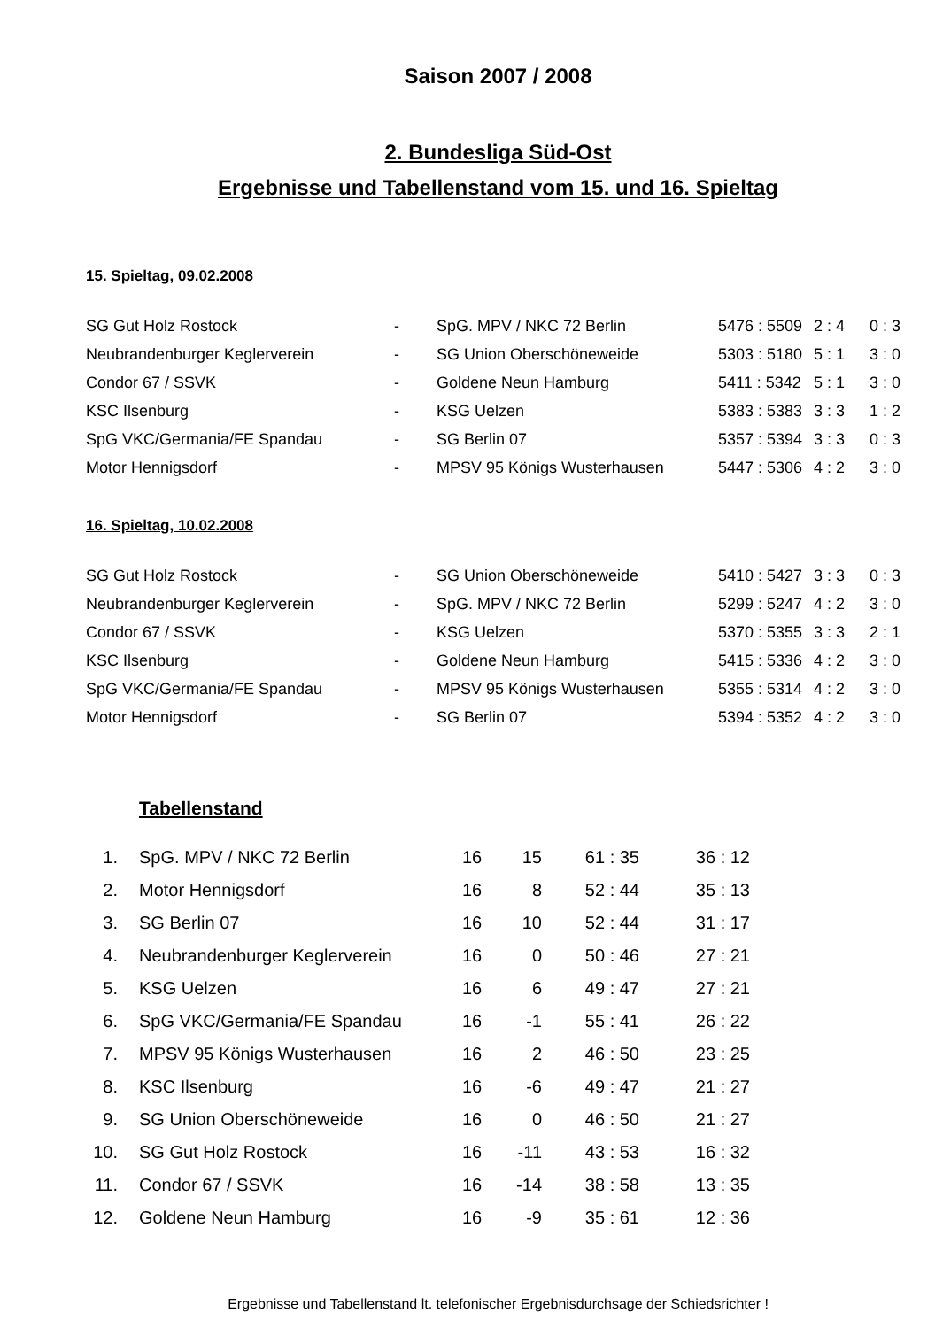Saison 2007 / 2008
2. Bundesliga Süd-Ost
Ergebnisse und Tabellenstand vom 15. und 16. Spieltag
15. Spieltag, 09.02.2008
| SG Gut Holz Rostock | - | SpG. MPV / NKC 72 Berlin | 5476 : 5509 | 2 : 4 | 0 : 3 |
| Neubrandenburger Keglerverein | - | SG Union Oberschöneweide | 5303 : 5180 | 5 : 1 | 3 : 0 |
| Condor 67 / SSVK | - | Goldene Neun Hamburg | 5411 : 5342 | 5 : 1 | 3 : 0 |
| KSC Ilsenburg | - | KSG Uelzen | 5383 : 5383 | 3 : 3 | 1 : 2 |
| SpG VKC/Germania/FE Spandau | - | SG Berlin 07 | 5357 : 5394 | 3 : 3 | 0 : 3 |
| Motor Hennigsdorf | - | MPSV 95 Königs Wusterhausen | 5447 : 5306 | 4 : 2 | 3 : 0 |
16. Spieltag, 10.02.2008
| SG Gut Holz Rostock | - | SG Union Oberschöneweide | 5410 : 5427 | 3 : 3 | 0 : 3 |
| Neubrandenburger Keglerverein | - | SpG. MPV / NKC 72 Berlin | 5299 : 5247 | 4 : 2 | 3 : 0 |
| Condor 67 / SSVK | - | KSG Uelzen | 5370 : 5355 | 3 : 3 | 2 : 1 |
| KSC Ilsenburg | - | Goldene Neun Hamburg | 5415 : 5336 | 4 : 2 | 3 : 0 |
| SpG VKC/Germania/FE Spandau | - | MPSV 95 Königs Wusterhausen | 5355 : 5314 | 4 : 2 | 3 : 0 |
| Motor Hennigsdorf | - | SG Berlin 07 | 5394 : 5352 | 4 : 2 | 3 : 0 |
Tabellenstand
| 1. | | SpG. MPV / NKC 72 Berlin | 16 | 15 | 61 : 35 | 36 : 12 |
| 2. | | Motor Hennigsdorf | 16 | 8 | 52 : 44 | 35 : 13 |
| 3. | | SG Berlin 07 | 16 | 10 | 52 : 44 | 31 : 17 |
| 4. | | Neubrandenburger Keglerverein | 16 | 0 | 50 : 46 | 27 : 21 |
| 5. | | KSG Uelzen | 16 | 6 | 49 : 47 | 27 : 21 |
| 6. | | SpG VKC/Germania/FE Spandau | 16 | -1 | 55 : 41 | 26 : 22 |
| 7. | | MPSV 95 Königs Wusterhausen | 16 | 2 | 46 : 50 | 23 : 25 |
| 8. | | KSC Ilsenburg | 16 | -6 | 49 : 47 | 21 : 27 |
| 9. | | SG Union Oberschöneweide | 16 | 0 | 46 : 50 | 21 : 27 |
| 10. | | SG Gut Holz Rostock | 16 | -11 | 43 : 53 | 16 : 32 |
| 11. | | Condor 67 / SSVK | 16 | -14 | 38 : 58 | 13 : 35 |
| 12. | | Goldene Neun Hamburg | 16 | -9 | 35 : 61 | 12 : 36 |
Ergebnisse und Tabellenstand lt. telefonischer Ergebnisdurchsage der Schiedsrichter !